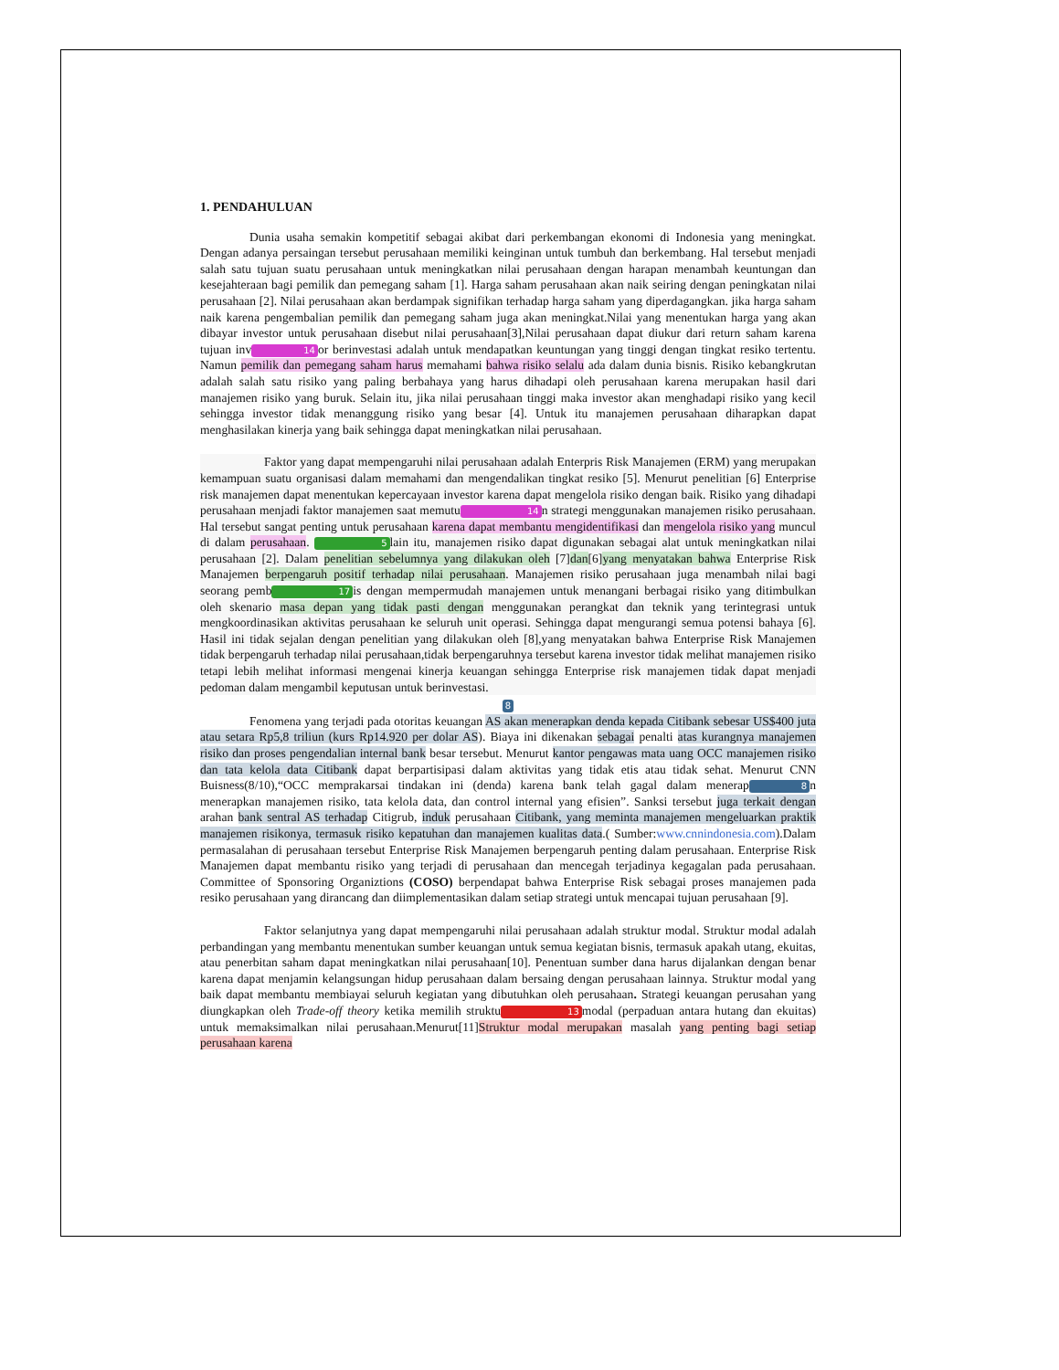1. PENDAHULUAN
Dunia usaha semakin kompetitif sebagai akibat dari perkembangan ekonomi di Indonesia yang meningkat. Dengan adanya persaingan tersebut perusahaan memiliki keinginan untuk tumbuh dan berkembang. Hal tersebut menjadi salah satu tujuan suatu perusahaan untuk meningkatkan nilai perusahaan dengan harapan menambah keuntungan dan kesejahteraan bagi pemilik dan pemegang saham [1]. Harga saham perusahaan akan naik seiring dengan peningkatan nilai perusahaan [2]. Nilai perusahaan akan berdampak signifikan terhadap harga saham yang diperdagangkan. jika harga saham naik karena pengembalian pemilik dan pemegang saham juga akan meningkat.Nilai yang menentukan harga yang akan dibayar investor untuk perusahaan disebut nilai perusahaan[3],Nilai perusahaan dapat diukur dari return saham karena tujuan inv 14 or berinvestasi adalah untuk mendapatkan keuntungan yang tinggi dengan tingkat resiko tertentu. Namun pemilik dan pemegang saham harus memahami bahwa risiko selalu ada dalam dunia bisnis. Risiko kebangkrutan adalah salah satu risiko yang paling berbahaya yang harus dihadapi oleh perusahaan karena merupakan hasil dari manajemen risiko yang buruk. Selain itu, jika nilai perusahaan tinggi maka investor akan menghadapi risiko yang kecil sehingga investor tidak menanggung risiko yang besar [4]. Untuk itu manajemen perusahaan diharapkan dapat menghasilakan kinerja yang baik sehingga dapat meningkatkan nilai perusahaan.
Faktor yang dapat mempengaruhi nilai perusahaan adalah Enterpris Risk Manajemen (ERM) yang merupakan kemampuan suatu organisasi dalam memahami dan mengendalikan tingkat resiko [5]. Menurut penelitian [6] Enterprise risk manajemen dapat menentukan kepercayaan investor karena dapat mengelola risiko dengan baik. Risiko yang dihadapi perusahaan menjadi faktor manajemen saat memutu 14 n strategi menggunakan manajemen risiko perusahaan. Hal tersebut sangat penting untuk perusahaan karena dapat membantu mengidentifikasi dan mengelola risiko yang muncul di dalam perusahaan. 5 lain itu, manajemen risiko dapat digunakan sebagai alat untuk meningkatkan nilai perusahaan [2]. Dalam penelitian sebelumnya yang dilakukan oleh [7]dan[6]yang menyatakan bahwa Enterprise Risk Manajemen berpengaruh positif terhadap nilai perusahaan. Manajemen risiko perusahaan juga menambah nilai bagi seorang pemb 17 is dengan mempermudah manajemen untuk menangani berbagai risiko yang ditimbulkan oleh skenario masa depan yang tidak pasti dengan menggunakan perangkat dan teknik yang terintegrasi untuk mengkoordinasikan aktivitas perusahaan ke seluruh unit operasi. Sehingga dapat mengurangi semua potensi bahaya [6]. Hasil ini tidak sejalan dengan penelitian yang dilakukan oleh [8],yang menyatakan bahwa Enterprise Risk Manajemen tidak berpengaruh terhadap nilai perusahaan,tidak berpengaruhnya tersebut karena investor tidak melihat manajemen risiko tetapi lebih melihat informasi mengenai kinerja keuangan sehingga Enterprise risk manajemen tidak dapat menjadi pedoman dalam mengambil keputusan untuk berinvestasi.
8
Fenomena yang terjadi pada otoritas keuangan AS akan menerapkan denda kepada Citibank sebesar US$400 juta atau setara Rp5,8 triliun (kurs Rp14.920 per dolar AS). Biaya ini dikenakan sebagai penalti atas kurangnya manajemen risiko dan proses pengendalian internal bank besar tersebut. Menurut kantor pengawas mata uang OCC manajemen risiko dan tata kelola data Citibank dapat berpartisipasi dalam aktivitas yang tidak etis atau tidak sehat. Menurut CNN Buisness(8/10),“OCC memprakarsai tindakan ini (denda) karena bank telah gagal dalam menerap 8 n menerapkan manajemen risiko, tata kelola data, dan control internal yang efisien”. Sanksi tersebut juga terkait dengan arahan bank sentral AS terhadap Citigrub, induk perusahaan Citibank, yang meminta manajemen mengeluarkan praktik manajemen risikonya, termasuk risiko kepatuhan dan manajemen kualitas data.( Sumber:www.cnnindonesia.com).Dalam permasalahan di perusahaan tersebut Enterprise Risk Manajemen berpengaruh penting dalam perusahaan. Enterprise Risk Manajemen dapat membantu risiko yang terjadi di perusahaan dan mencegah terjadinya kegagalan pada perusahaan. Committee of Sponsoring Organiztions (COSO) berpendapat bahwa Enterprise Risk sebagai proses manajemen pada resiko perusahaan yang dirancang dan diimplementasikan dalam setiap strategi untuk mencapai tujuan perusahaan [9].
Faktor selanjutnya yang dapat mempengaruhi nilai perusahaan adalah struktur modal. Struktur modal adalah perbandingan yang membantu menentukan sumber keuangan untuk semua kegiatan bisnis, termasuk apakah utang, ekuitas, atau penerbitan saham dapat meningkatkan nilai perusahaan[10]. Penentuan sumber dana harus dijalankan dengan benar karena dapat menjamin kelangsungan hidup perusahaan dalam bersaing dengan perusahaan lainnya. Struktur modal yang baik dapat membantu membiayai seluruh kegiatan yang dibutuhkan oleh perusahaan. Strategi keuangan perusahan yang diungkapkan oleh Trade-off theory ketika memilih struktu 13 modal (perpaduan antara hutang dan ekuitas) untuk memaksimalkan nilai perusahaan.Menurut[11]Struktur modal merupakan masalah yang penting bagi setiap perusahaan karena